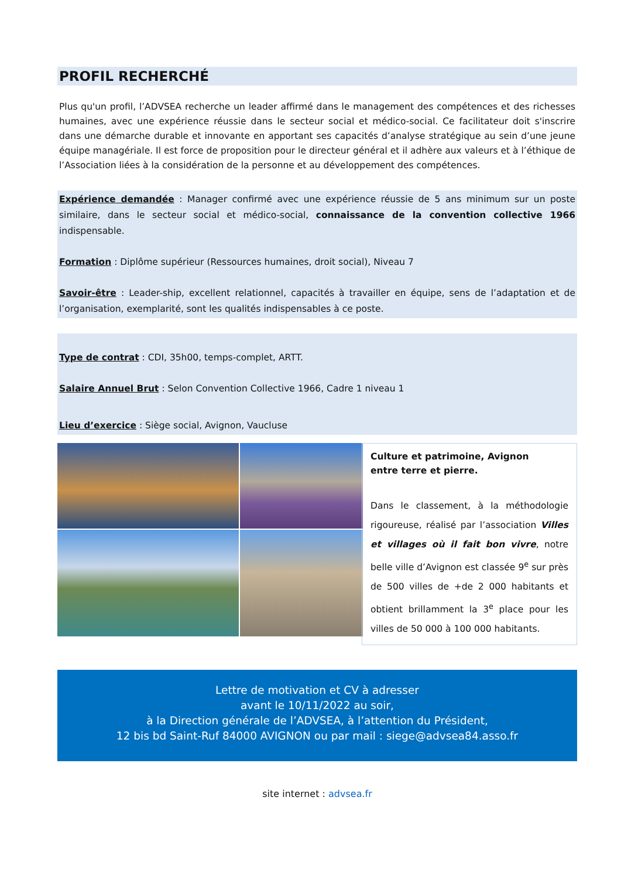PROFIL RECHERCHÉ
Plus qu'un profil, l’ADVSEA recherche un leader affirmé dans le management des compétences et des richesses humaines, avec une expérience réussie dans le secteur social et médico-social. Ce facilitateur doit s'inscrire dans une démarche durable et innovante en apportant ses capacités d’analyse stratégique au sein d’une jeune équipe managériale. Il est force de proposition pour le directeur général et il adhère aux valeurs et à l’éthique de l’Association liées à la considération de la personne et au développement des compétences.
Expérience demandée : Manager confirmé avec une expérience réussie de 5 ans minimum sur un poste similaire, dans le secteur social et médico-social, connaissance de la convention collective 1966 indispensable.
Formation : Diplôme supérieur (Ressources humaines, droit social), Niveau 7
Savoir-être : Leader-ship, excellent relationnel, capacités à travailler en équipe, sens de l’adaptation et de l’organisation, exemplarité, sont les qualités indispensables à ce poste.
Type de contrat : CDI, 35h00, temps-complet, ARTT.
Salaire Annuel Brut : Selon Convention Collective 1966, Cadre 1 niveau 1
Lieu d’exercice : Siège social, Avignon, Vaucluse
Culture et patrimoine, Avignon
entre terre et pierre.
Dans le classement, à la méthodologie rigoureuse, réalisé par l’association Villes et villages où il fait bon vivre, notre belle ville d’Avignon est classée 9<sup>e</sup> sur près de 500 villes de +de 2 000 habitants et obtient brillamment la 3<sup>e</sup> place pour les villes de 50 000 à 100 000 habitants.
Lettre de motivation et CV à adresser
avant le 10/11/2022 au soir,
à la Direction générale de l’ADVSEA, à l’attention du Président,
12 bis bd Saint-Ruf 84000 AVIGNON ou par mail : siege@advsea84.asso.fr
site internet : advsea.fr